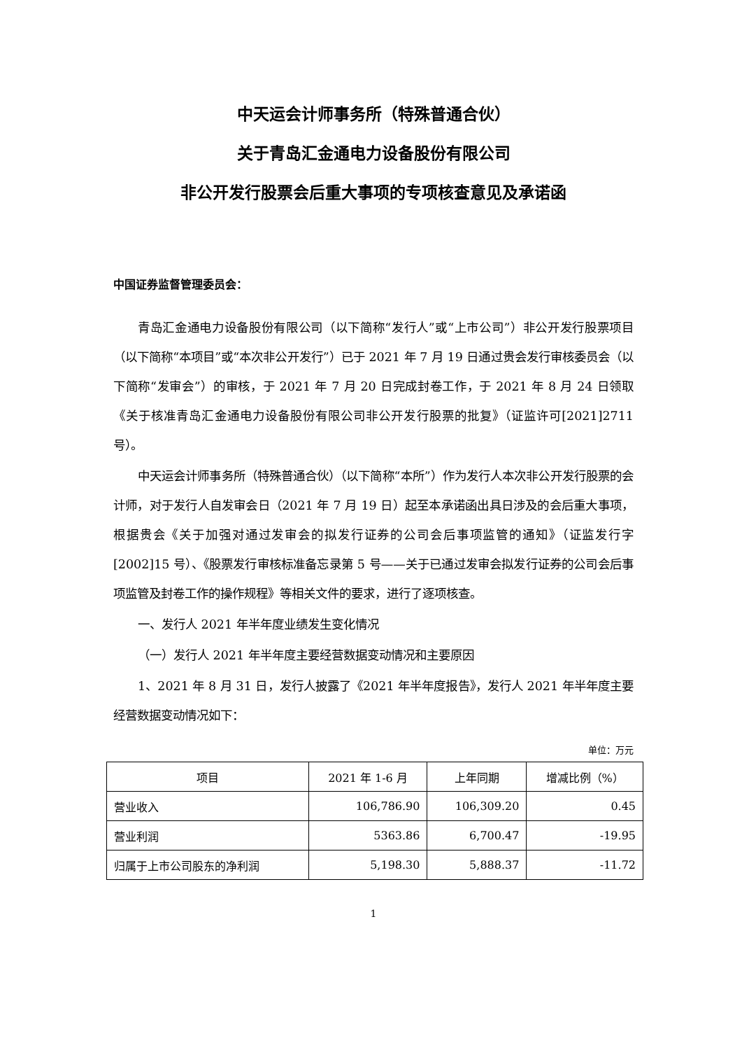中天运会计师事务所（特殊普通合伙）
关于青岛汇金通电力设备股份有限公司
非公开发行股票会后重大事项的专项核查意见及承诺函
中国证券监督管理委员会：
青岛汇金通电力设备股份有限公司（以下简称“发行人”或“上市公司”）非公开发行股票项目（以下简称“本项目”或“本次非公开发行”）已于 2021 年 7 月 19 日通过贵会发行审核委员会（以下简称“发审会”）的审核，于 2021 年 7 月 20 日完成封卷工作，于 2021 年 8 月 24 日领取《关于核准青岛汇金通电力设备股份有限公司非公开发行股票的批复》（证监许可[2021]2711 号）。
中天运会计师事务所（特殊普通合伙）（以下简称“本所”）作为发行人本次非公开发行股票的会计师，对于发行人自发审会日（2021 年 7 月 19 日）起至本承诺函出具日涉及的会后重大事项，根据贵会《关于加强对通过发审会的拟发行证券的公司会后事项监管的通知》（证监发行字[2002]15 号）、《股票发行审核标准备忘录第 5 号——关于已通过发审会拟发行证券的公司会后事项监管及封卷工作的操作规程》等相关文件的要求，进行了逐项核查。
一、发行人 2021 年半年度业绩发生变化情况
（一）发行人 2021 年半年度主要经营数据变动情况和主要原因
1、2021 年 8 月 31 日，发行人披露了《2021 年半年度报告》，发行人 2021 年半年度主要经营数据变动情况如下：
单位：万元
| 项目 | 2021 年 1-6 月 | 上年同期 | 增减比例（%） |
| --- | --- | --- | --- |
| 营业收入 | 106,786.90 | 106,309.20 | 0.45 |
| 营业利润 | 5363.86 | 6,700.47 | -19.95 |
| 归属于上市公司股东的净利润 | 5,198.30 | 5,888.37 | -11.72 |
1